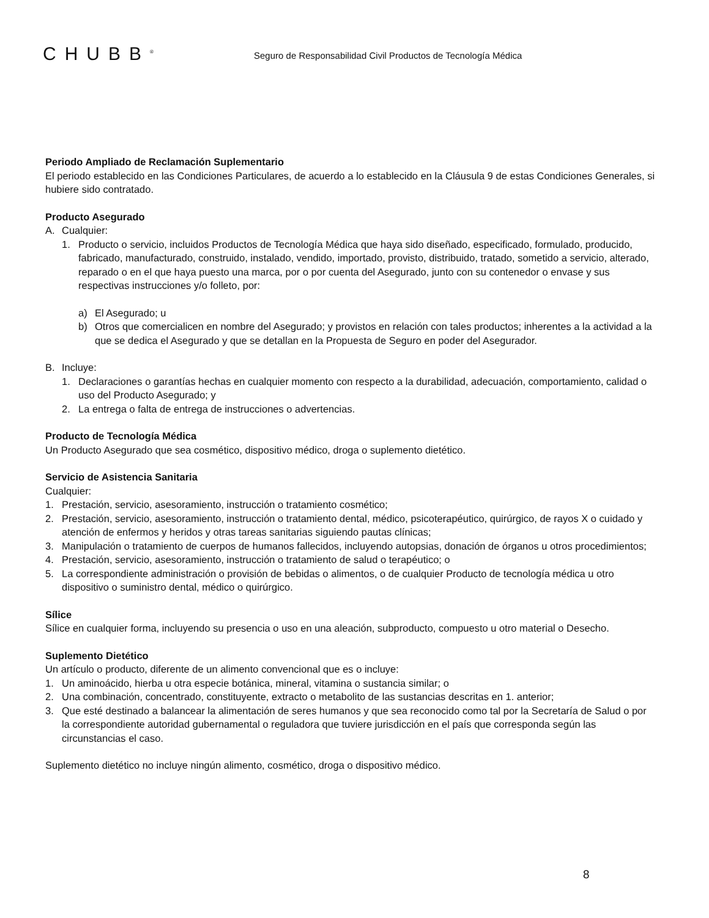CHUBB<sup>®</sup>
Seguro de Responsabilidad Civil Productos de Tecnología Médica
Periodo Ampliado de Reclamación Suplementario
El periodo establecido en las Condiciones Particulares, de acuerdo a lo establecido en la Cláusula 9 de estas Condiciones Generales, si hubiere sido contratado.
Producto Asegurado
A. Cualquier:
1. Producto o servicio, incluidos Productos de Tecnología Médica que haya sido diseñado, especificado, formulado, producido, fabricado, manufacturado, construido, instalado, vendido, importado, provisto, distribuido, tratado, sometido a servicio, alterado, reparado o en el que haya puesto una marca, por o por cuenta del Asegurado, junto con su contenedor o envase y sus respectivas instrucciones y/o folleto, por:
a) El Asegurado; u
b) Otros que comercialicen en nombre del Asegurado; y provistos en relación con tales productos; inherentes a la actividad a la que se dedica el Asegurado y que se detallan en la Propuesta de Seguro en poder del Asegurador.
B. Incluye:
1. Declaraciones o garantías hechas en cualquier momento con respecto a la durabilidad, adecuación, comportamiento, calidad o uso del Producto Asegurado; y
2. La entrega o falta de entrega de instrucciones o advertencias.
Producto de Tecnología Médica
Un Producto Asegurado que sea cosmético, dispositivo médico, droga o suplemento dietético.
Servicio de Asistencia Sanitaria
Cualquier:
1. Prestación, servicio, asesoramiento, instrucción o tratamiento cosmético;
2. Prestación, servicio, asesoramiento, instrucción o tratamiento dental, médico, psicoterapéutico, quirúrgico, de rayos X o cuidado y atención de enfermos y heridos y otras tareas sanitarias siguiendo pautas clínicas;
3. Manipulación o tratamiento de cuerpos de humanos fallecidos, incluyendo autopsias, donación de órganos u otros procedimientos;
4. Prestación, servicio, asesoramiento, instrucción o tratamiento de salud o terapéutico; o
5. La correspondiente administración o provisión de bebidas o alimentos, o de cualquier Producto de tecnología médica u otro dispositivo o suministro dental, médico o quirúrgico.
Sílice
Sílice en cualquier forma, incluyendo su presencia o uso en una aleación, subproducto, compuesto u otro material o Desecho.
Suplemento Dietético
Un artículo o producto, diferente de un alimento convencional que es o incluye:
1. Un aminoácido, hierba u otra especie botánica, mineral, vitamina o sustancia similar; o
2. Una combinación, concentrado, constituyente, extracto o metabolito de las sustancias descritas en 1. anterior;
3. Que esté destinado a balancear la alimentación de seres humanos y que sea reconocido como tal por la Secretaría de Salud o por la correspondiente autoridad gubernamental o reguladora que tuviere jurisdicción en el país que corresponda según las circunstancias el caso.
Suplemento dietético no incluye ningún alimento, cosmético, droga o dispositivo médico.
8